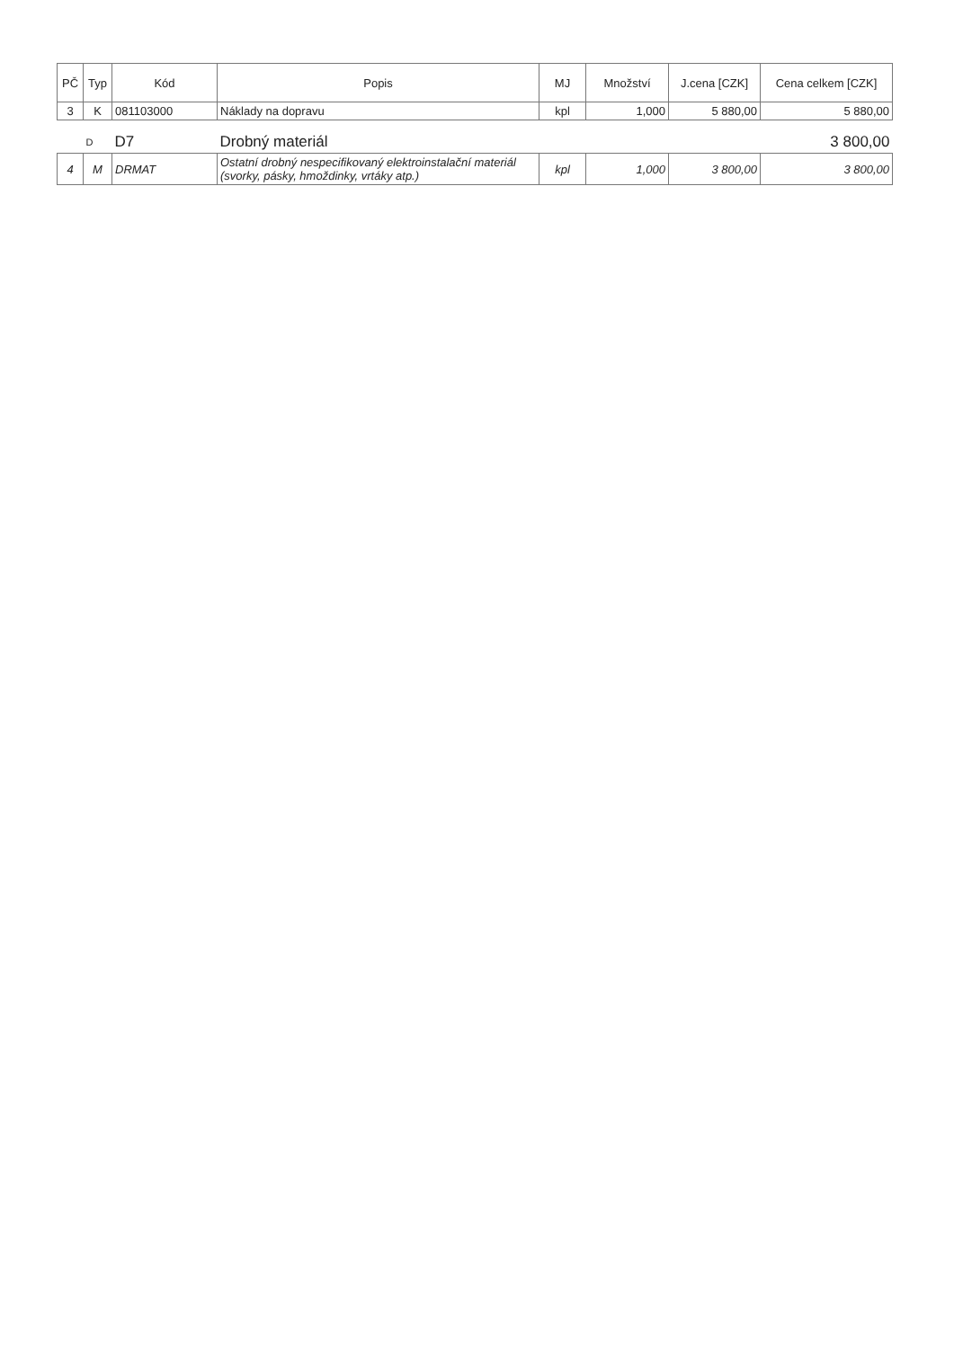| PČ | Typ | Kód | Popis | MJ | Množství | J.cena [CZK] | Cena celkem [CZK] |
| --- | --- | --- | --- | --- | --- | --- | --- |
| 3 | K | 081103000 | Náklady na dopravu | kpl | 1,000 | 5 880,00 | 5 880,00 |
| | D | D7 | Drobný materiál | | | | 3 800,00 |
| 4 | M | DRMAT | Ostatní drobný nespecifikovaný elektroinstalační materiál (svorky, pásky, hmoždinky, vrtáky atp.) | kpl | 1,000 | 3 800,00 | 3 800,00 |